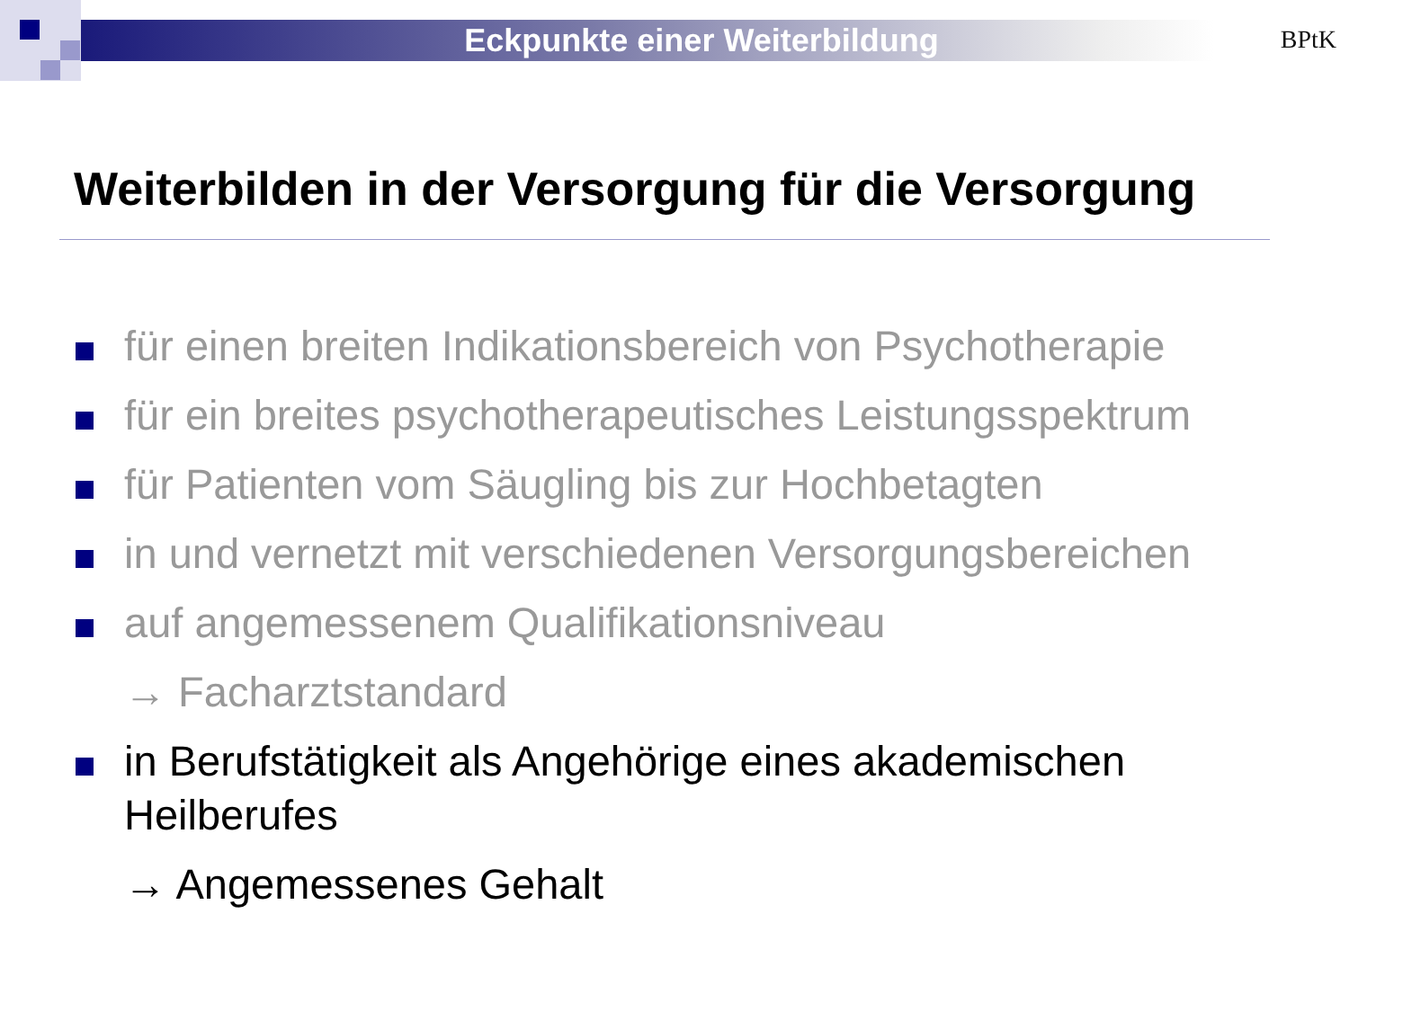Eckpunkte einer Weiterbildung BPtK
Weiterbilden in der Versorgung für die Versorgung
für einen breiten Indikationsbereich von Psychotherapie
für ein breites psychotherapeutisches Leistungsspektrum
für Patienten vom Säugling bis zur Hochbetagten
in und vernetzt mit verschiedenen Versorgungsbereichen
auf angemessenem Qualifikationsniveau
→ Facharztstandard
in Berufstätigkeit als Angehörige eines akademischen Heilberufes
→ Angemessenes Gehalt